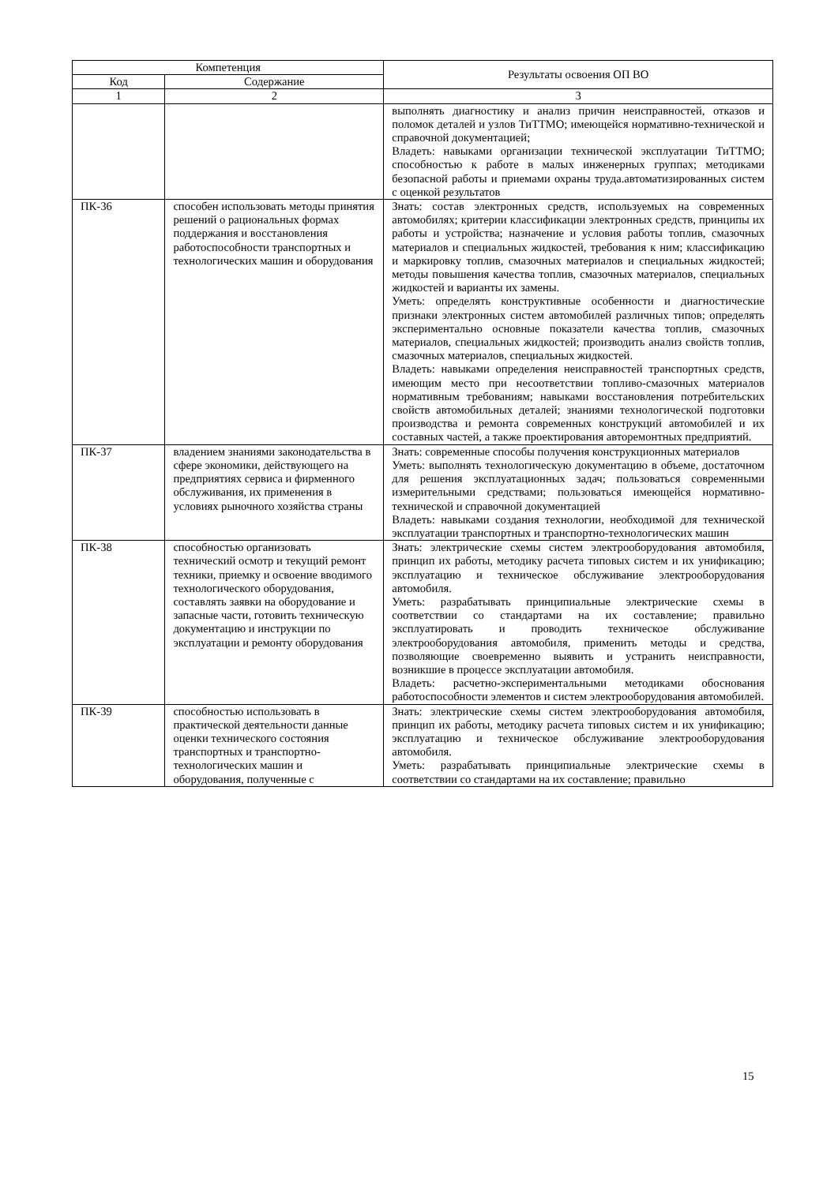| Компетенция | | Результаты освоения ОП ВО |
| --- | --- | --- |
| Код | Содержание | |
| 1 | 2 | 3 |
| | | выполнять диагностику и анализ причин неисправностей, отказов и поломок деталей и узлов ТиТТМО; имеющейся нормативно-технической и справочной документацией; Владеть: навыками организации технической эксплуатации ТиТТМО; способностью к работе в малых инженерных группах; методиками безопасной работы и приемами охраны труда.автоматизированных систем с оценкой результатов |
| ПК-36 | способен использовать методы принятия решений о рациональных формах поддержания и восстановления работоспособности транспортных и технологических машин и оборудования | Знать: состав электронных средств, используемых на современных автомобилях; критерии классификации электронных средств, принципы их работы и устройства; назначение и условия работы топлив, смазочных материалов и специальных жидкостей, требования к ним; классификацию и маркировку топлив, смазочных материалов и специальных жидкостей; методы повышения качества топлив, смазочных материалов, специальных жидкостей и варианты их замены. Уметь: определять конструктивные особенности и диагностические признаки электронных систем автомобилей различных типов; определять экспериментально основные показатели качества топлив, смазочных материалов, специальных жидкостей; производить анализ свойств топлив, смазочных материалов, специальных жидкостей. Владеть: навыками определения неисправностей транспортных средств, имеющим место при несоответствии топливо-смазочных материалов нормативным требованиям; навыками восстановления потребительских свойств автомобильных деталей; знаниями технологической подготовки производства и ремонта современных конструкций автомобилей и их составных частей, а также проектирования авторемонтных предприятий. |
| ПК-37 | владением знаниями законодательства в сфере экономики, действующего на предприятиях сервиса и фирменного обслуживания, их применения в условиях рыночного хозяйства страны | Знать: современные способы получения конструкционных материалов Уметь: выполнять технологическую документацию в объеме, достаточном для решения эксплуатационных задач; пользоваться современными измерительными средствами; пользоваться имеющейся нормативно-технической и справочной документацией Владеть: навыками создания технологии, необходимой для технической эксплуатации транспортных и транспортно-технологических машин |
| ПК-38 | способностью организовать технический осмотр и текущий ремонт техники, приемку и освоение вводимого технологического оборудования, составлять заявки на оборудование и запасные части, готовить техническую документацию и инструкции по эксплуатации и ремонту оборудования | Знать: электрические схемы систем электрооборудования автомобиля, принцип их работы, методику расчета типовых систем и их унификацию; эксплуатацию и техническое обслуживание электрооборудования автомобиля. Уметь: разрабатывать принципиальные электрические схемы в соответствии со стандартами на их составление; правильно эксплуатировать и проводить техническое обслуживание электрооборудования автомобиля, применить методы и средства, позволяющие своевременно выявить и устранить неисправности, возникшие в процессе эксплуатации автомобиля. Владеть: расчетно-экспериментальными методиками обоснования работоспособности элементов и систем электрооборудования автомобилей. |
| ПК-39 | способностью использовать в практической деятельности данные оценки технического состояния транспортных и транспортно-технологических машин и оборудования, полученные с | Знать: электрические схемы систем электрооборудования автомобиля, принцип их работы, методику расчета типовых систем и их унификацию; эксплуатацию и техническое обслуживание электрооборудования автомобиля. Уметь: разрабатывать принципиальные электрические схемы в соответствии со стандартами на их составление; правильно |
15